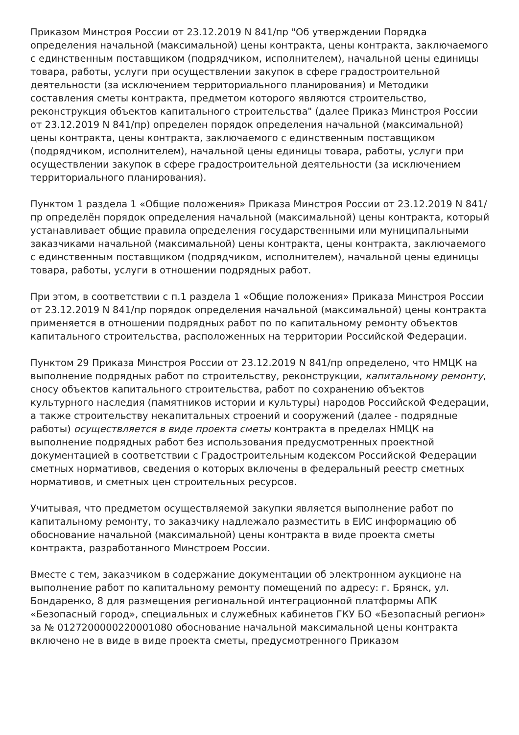Приказом Минстроя России от 23.12.2019 N 841/пр "Об утверждении Порядка определения начальной (максимальной) цены контракта, цены контракта, заключаемого с единственным поставщиком (подрядчиком, исполнителем), начальной цены единицы товара, работы, услуги при осуществлении закупок в сфере градостроительной деятельности (за исключением территориального планирования) и Методики составления сметы контракта, предметом которого являются строительство, реконструкция объектов капитального строительства" (далее Приказ Минстроя России от 23.12.2019 N 841/пр) определен порядок определения начальной (максимальной) цены контракта, цены контракта, заключаемого с единственным поставщиком (подрядчиком, исполнителем), начальной цены единицы товара, работы, услуги при осуществлении закупок в сфере градостроительной деятельности (за исключением территориального планирования).
Пунктом 1 раздела 1 «Общие положения» Приказа Минстроя России от 23.12.2019 N 841/пр определён порядок определения начальной (максимальной) цены контракта, который устанавливает общие правила определения государственными или муниципальными заказчиками начальной (максимальной) цены контракта, цены контракта, заключаемого с единственным поставщиком (подрядчиком, исполнителем), начальной цены единицы товара, работы, услуги в отношении подрядных работ.
При этом, в соответствии с п.1 раздела 1 «Общие положения» Приказа Минстроя России от 23.12.2019 N 841/пр порядок определения начальной (максимальной) цены контракта применяется в отношении подрядных работ по по капитальному ремонту объектов капитального строительства, расположенных на территории Российской Федерации.
Пунктом 29 Приказа Минстроя России от 23.12.2019 N 841/пр определено, что НМЦК на выполнение подрядных работ по строительству, реконструкции, капитальному ремонту, сносу объектов капитального строительства, работ по сохранению объектов культурного наследия (памятников истории и культуры) народов Российской Федерации, а также строительству некапитальных строений и сооружений (далее - подрядные работы) осуществляется в виде проекта сметы контракта в пределах НМЦК на выполнение подрядных работ без использования предусмотренных проектной документацией в соответствии с Градостроительным кодексом Российской Федерации сметных нормативов, сведения о которых включены в федеральный реестр сметных нормативов, и сметных цен строительных ресурсов.
Учитывая, что предметом осуществляемой закупки является выполнение работ по капитальному ремонту, то заказчику надлежало разместить в ЕИС информацию об обоснование начальной (максимальной) цены контракта в виде проекта сметы контракта, разработанного Минстроем России.
Вместе с тем, заказчиком в содержание документации об электронном аукционе на выполнение работ по капитальному ремонту помещений по адресу: г. Брянск, ул. Бондаренко, 8 для размещения региональной интеграционной платформы АПК «Безопасный город», специальных и служебных кабинетов ГКУ БО «Безопасный регион» за № 0127200000220001080 обоснование начальной максимальной цены контракта включено не в виде в виде проекта сметы, предусмотренного Приказом